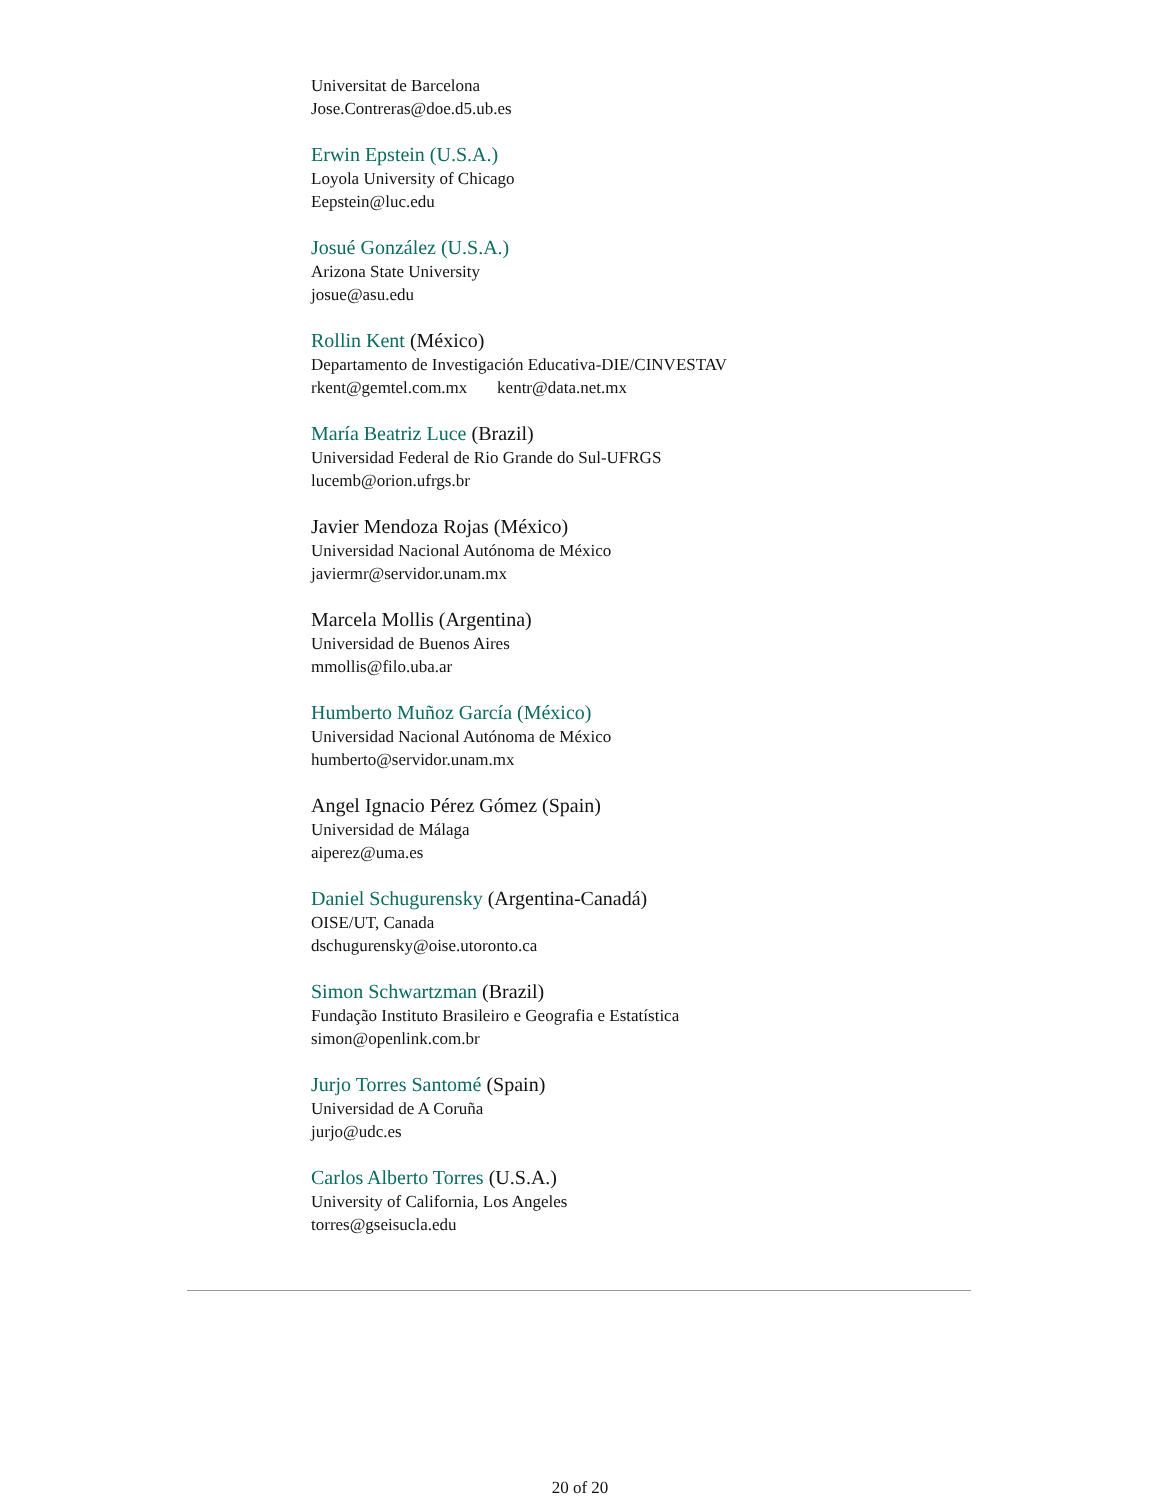Universitat de Barcelona
Jose.Contreras@doe.d5.ub.es
Erwin Epstein (U.S.A.)
Loyola University of Chicago
Eepstein@luc.edu
Josué González (U.S.A.)
Arizona State University
josue@asu.edu
Rollin Kent (México)
Departamento de Investigación Educativa-DIE/CINVESTAV
rkent@gemtel.com.mx kentr@data.net.mx
María Beatriz Luce (Brazil)
Universidad Federal de Rio Grande do Sul-UFRGS
lucemb@orion.ufrgs.br
Javier Mendoza Rojas (México)
Universidad Nacional Autónoma de México
javiermr@servidor.unam.mx
Marcela Mollis (Argentina)
Universidad de Buenos Aires
mmollis@filo.uba.ar
Humberto Muñoz García (México)
Universidad Nacional Autónoma de México
humberto@servidor.unam.mx
Angel Ignacio Pérez Gómez (Spain)
Universidad de Málaga
aiperez@uma.es
Daniel Schugurensky (Argentina-Canadá)
OISE/UT, Canada
dschugurensky@oise.utoronto.ca
Simon Schwartzman (Brazil)
Fundação Instituto Brasileiro e Geografia e Estatística
simon@openlink.com.br
Jurjo Torres Santomé (Spain)
Universidad de A Coruña
jurjo@udc.es
Carlos Alberto Torres (U.S.A.)
University of California, Los Angeles
torres@gseisucla.edu
20 of 20